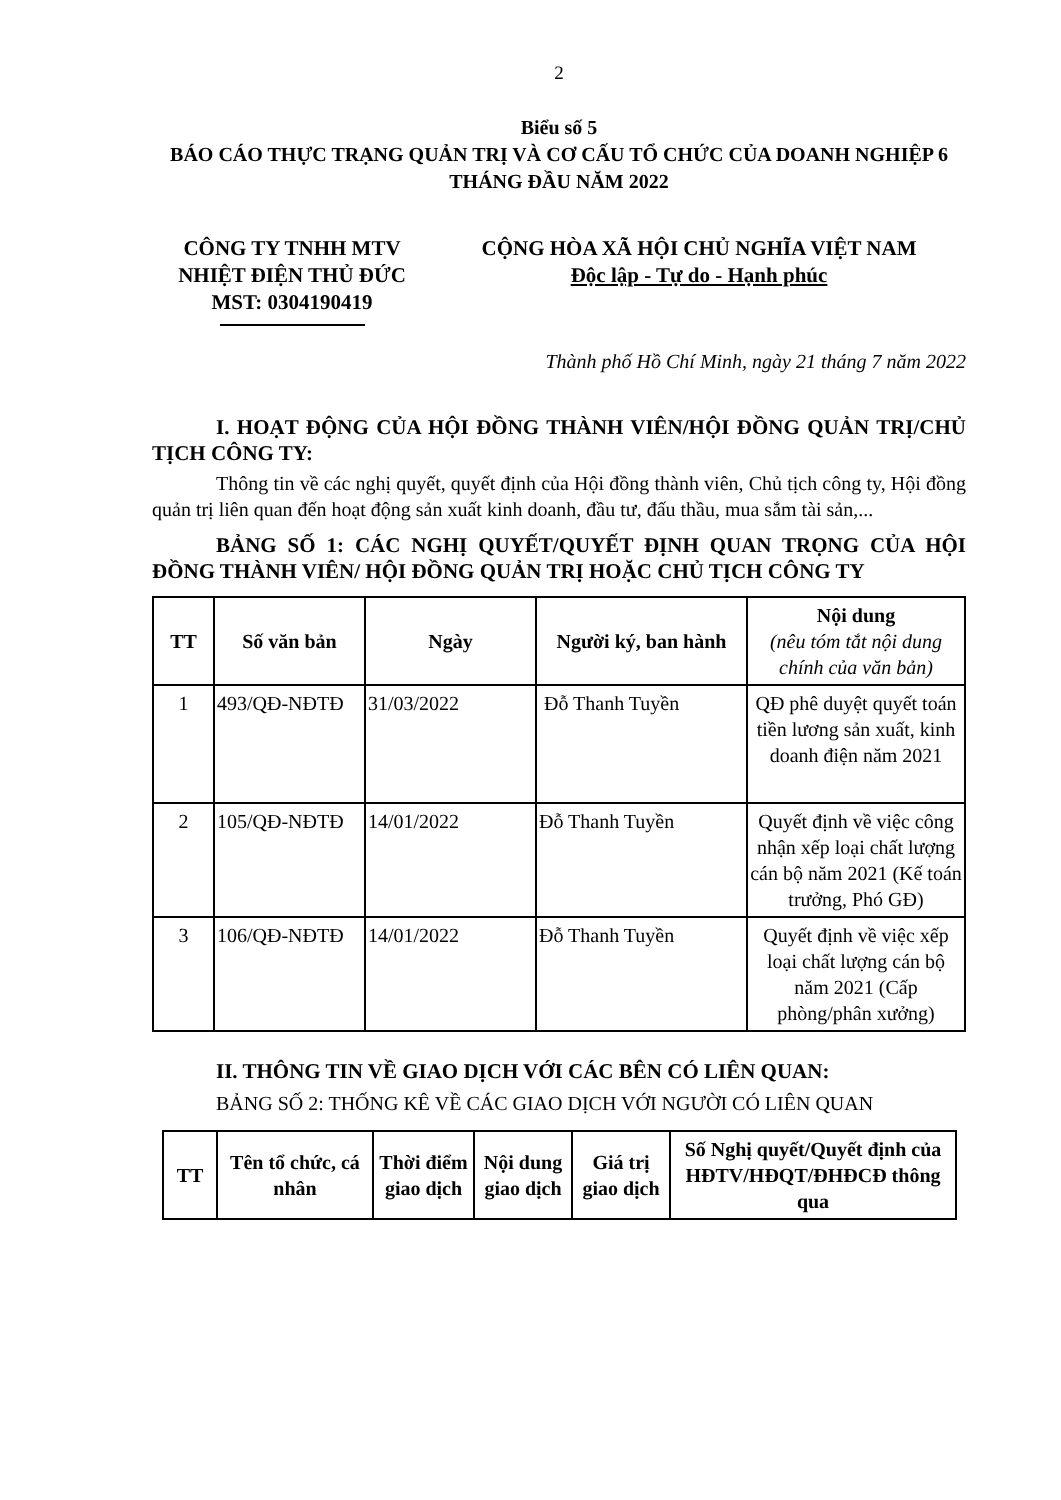2
Biểu số 5
BÁO CÁO THỰC TRẠNG QUẢN TRỊ VÀ CƠ CẤU TỔ CHỨC CỦA DOANH NGHIỆP 6 THÁNG ĐẦU NĂM 2022
CÔNG TY TNHH MTV
NHIỆT ĐIỆN THỦ ĐỨC
MST: 0304190419
CỘNG HÒA XÃ HỘI CHỦ NGHĨA VIỆT NAM
Độc lập - Tự do - Hạnh phúc
Thành phố Hồ Chí Minh, ngày 21 tháng 7 năm 2022
I. HOẠT ĐỘNG CỦA HỘI ĐỒNG THÀNH VIÊN/HỘI ĐỒNG QUẢN TRỊ/CHỦ TỊCH CÔNG TY:
Thông tin về các nghị quyết, quyết định của Hội đồng thành viên, Chủ tịch công ty, Hội đồng quản trị liên quan đến hoạt động sản xuất kinh doanh, đầu tư, đấu thầu, mua sắm tài sản,...
BẢNG SỐ 1: CÁC NGHỊ QUYẾT/QUYẾT ĐỊNH QUAN TRỌNG CỦA HỘI ĐỒNG THÀNH VIÊN/ HỘI ĐỒNG QUẢN TRỊ HOẶC CHỦ TỊCH CÔNG TY
| TT | Số văn bản | Ngày | Người ký, ban hành | Nội dung (nêu tóm tắt nội dung chính của văn bản) |
| --- | --- | --- | --- | --- |
| 1 | 493/QĐ-NĐTĐ | 31/03/2022 | Đỗ Thanh Tuyền | QĐ phê duyệt quyết toán tiền lương sản xuất, kinh doanh điện năm 2021 |
| 2 | 105/QĐ-NĐTĐ | 14/01/2022 | Đỗ Thanh Tuyền | Quyết định về việc công nhận xếp loại chất lượng cán bộ năm 2021 (Kế toán trưởng, Phó GĐ) |
| 3 | 106/QĐ-NĐTĐ | 14/01/2022 | Đỗ Thanh Tuyền | Quyết định về việc xếp loại chất lượng cán bộ năm 2021 (Cấp phòng/phân xưởng) |
II. THÔNG TIN VỀ GIAO DỊCH VỚI CÁC BÊN CÓ LIÊN QUAN:
BẢNG SỐ 2: THỐNG KÊ VỀ CÁC GIAO DỊCH VỚI NGƯỜI CÓ LIÊN QUAN
| TT | Tên tổ chức, cá nhân | Thời điểm giao dịch | Nội dung giao dịch | Giá trị giao dịch | Số Nghị quyết/Quyết định của HĐTV/HĐQT/ĐHĐCĐ thông qua |
| --- | --- | --- | --- | --- | --- |